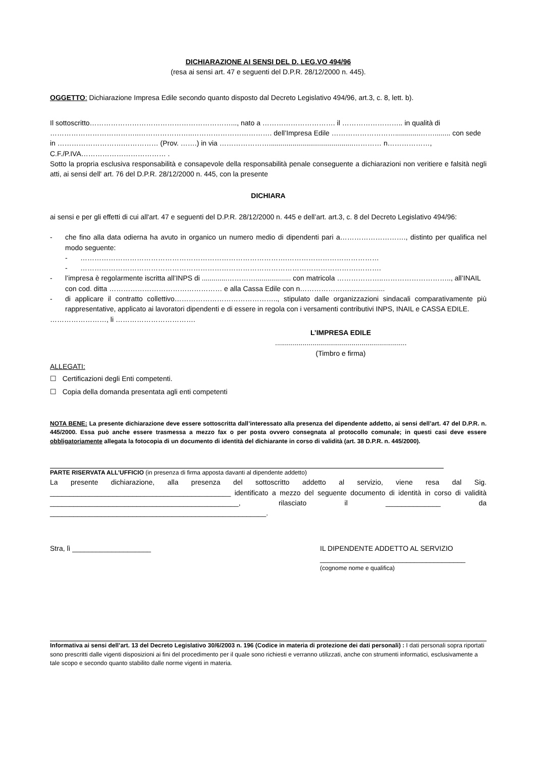DICHIARAZIONE AI SENSI DEL D. LEG.VO 494/96
(resa ai sensi art. 47 e seguenti del D.P.R. 28/12/2000 n. 445).
OGGETTO: Dichiarazione Impresa Edile secondo quanto disposto dal Decreto Legislativo 494/96, art.3, c. 8, lett. b).
Il sottoscritto……………………………………………………..., nato a …………………………. il …………………….. in qualità di ………………………………..…………………..……………………………. dell’Impresa Edile ……………………….............……........ con sede in ……………………….…………… (Prov. …….) in via …………………...........................................………… n………………, C.F./P.IVA……………………………… .
Sotto la propria esclusiva responsabilità e consapevole della responsabilità penale conseguente a dichiarazioni non veritiere e falsità negli atti, ai sensi dell' art. 76 del D.P.R. 28/12/2000 n. 445, con la presente
DICHIARA
ai sensi e per gli effetti di cui all'art. 47 e seguenti del D.P.R. 28/12/2000 n. 445 e dell’art. art.3, c. 8 del Decreto Legislativo 494/96:
- che fino alla data odierna ha avuto in organico un numero medio di dipendenti pari a………………………., distinto per qualifica nel modo seguente:
- …………………………………………………………………………….…………………………………
- ……………………………………………………………………………………………………….……….
- l’impresa è regolarmente iscritta all’INPS di .............………….................. con matricola ………………..……………………….., all’INAIL con cod. ditta ………………………………………… e alla Cassa Edile con n…………………..................
- di applicare il contratto collettivo…………………………………….., stipulato dalle organizzazioni sindacali comparativamente più rappresentative, applicato ai lavoratori dipendenti e di essere in regola con i versamenti contributivi INPS, INAIL e CASSA EDILE.
……………………, li …………………………….
L’IMPRESA EDILE
...................................................................
(Timbro e firma)
ALLEGATI:
☐ Certificazioni degli Enti competenti.
☐ Copia della domanda presentata agli enti competenti
NOTA BENE: La presente dichiarazione deve essere sottoscritta dall’interessato alla presenza del dipendente addetto, ai sensi dell’art. 47 del D.P.R. n. 445/2000. Essa può anche essere trasmessa a mezzo fax o per posta ovvero consegnata al protocollo comunale; in questi casi deve essere obbligatoriamente allegata la fotocopia di un documento di identità del dichiarante in corso di validità (art. 38 D.P.R. n. 445/2000).
PARTE RISERVATA ALL’UFFICIO (in presenza di firma apposta davanti al dipendente addetto)
La presente dichiarazione, alla presenza del sottoscritto addetto al servizio, viene resa dal Sig. ______________________________________________ identificato a mezzo del seguente documento di identità in corso di validità ________________________________________________, rilasciato il ______________ da _______________________________________________________.
Stra, lì ____________________ IL DIPENDENTE ADDETTO AL SERVIZIO
_____________________________________
(cognome nome e qualifica)
Informativa ai sensi dell’art. 13 del Decreto Legislativo 30/6/2003 n. 196 (Codice in materia di protezione dei dati personali) : I dati personali sopra riportati sono prescritti dalle vigenti disposizioni ai fini del procedimento per il quale sono richiesti e verranno utilizzati, anche con strumenti informatici, esclusivamente a tale scopo e secondo quanto stabilito dalle norme vigenti in materia.